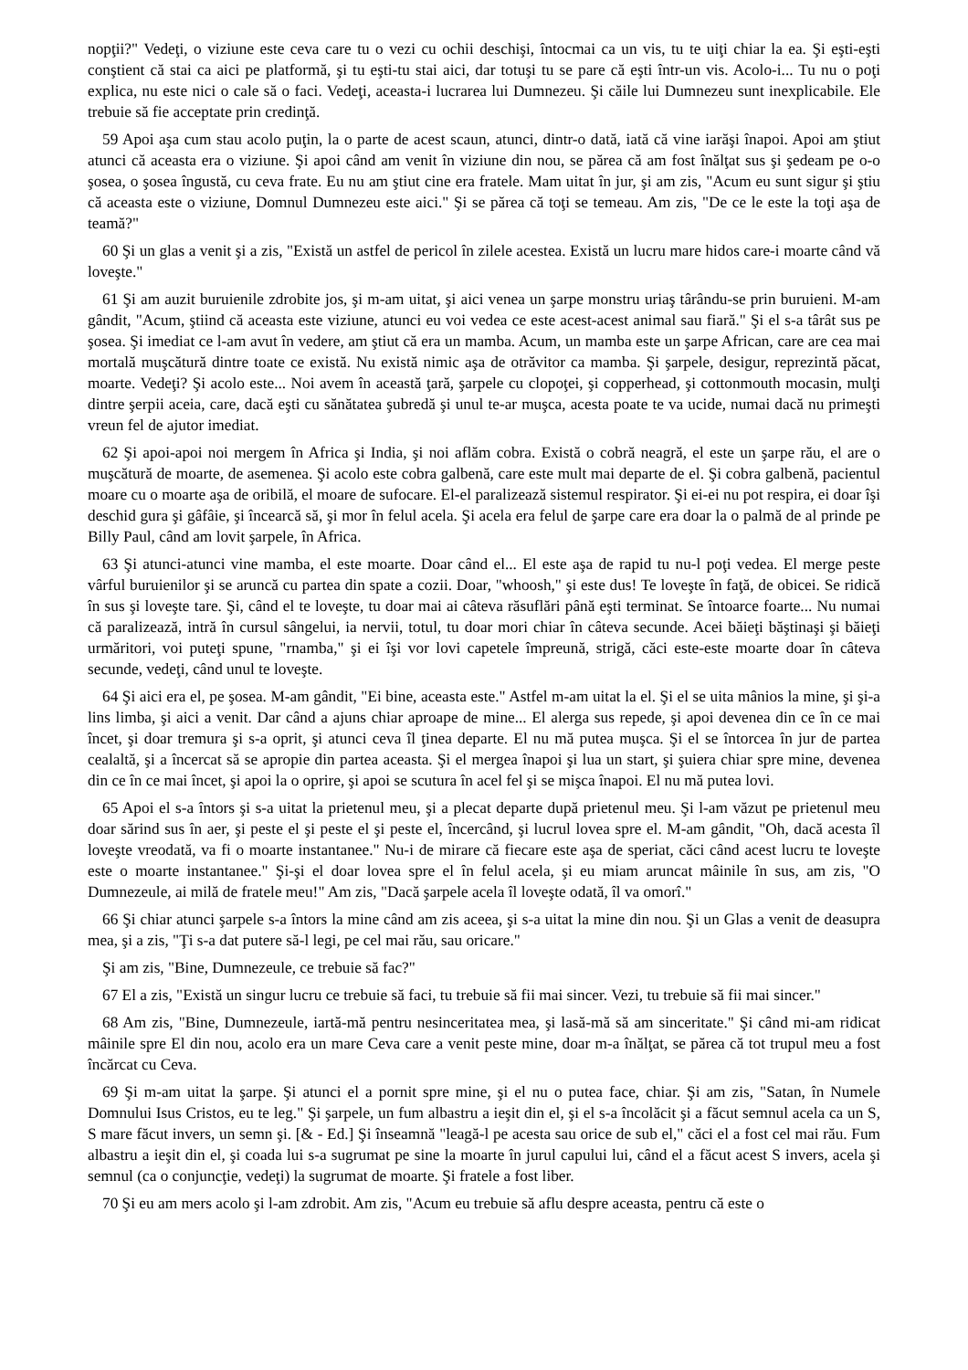nopţii?" Vedeţi, o viziune este ceva care tu o vezi cu ochii deschişi, întocmai ca un vis, tu te uiţi chiar la ea. Şi eşti-eşti conştient că stai ca aici pe platformă, şi tu eşti-tu stai aici, dar totuşi tu se pare că eşti într-un vis. Acolo-i... Tu nu o poţi explica, nu este nici o cale să o faci. Vedeţi, aceasta-i lucrarea lui Dumnezeu. Şi căile lui Dumnezeu sunt inexplicabile. Ele trebuie să fie acceptate prin credinţă.
59 Apoi aşa cum stau acolo puţin, la o parte de acest scaun, atunci, dintr-o dată, iată că vine iarăşi înapoi. Apoi am ştiut atunci că aceasta era o viziune. Şi apoi când am venit în viziune din nou, se părea că am fost înălţat sus şi şedeam pe o-o şosea, o şosea îngustă, cu ceva frate. Eu nu am ştiut cine era fratele. Mam uitat în jur, şi am zis, "Acum eu sunt sigur şi ştiu că aceasta este o viziune, Domnul Dumnezeu este aici." Şi se părea că toţi se temeau. Am zis, "De ce le este la toţi aşa de teamă?"
60 Şi un glas a venit şi a zis, "Există un astfel de pericol în zilele acestea. Există un lucru mare hidos care-i moarte când vă loveşte."
61 Şi am auzit buruienile zdrobite jos, şi m-am uitat, şi aici venea un şarpe monstru uriaş târându-se prin buruieni. M-am gândit, "Acum, ştiind că aceasta este viziune, atunci eu voi vedea ce este acest-acest animal sau fiară." Şi el s-a târât sus pe şosea. Şi imediat ce l-am avut în vedere, am ştiut că era un mamba. Acum, un mamba este un şarpe African, care are cea mai mortală muşcătură dintre toate ce există. Nu există nimic aşa de otrăvitor ca mamba. Şi şarpele, desigur, reprezintă păcat, moarte. Vedeţi? Şi acolo este... Noi avem în această ţară, şarpele cu clopoţei, şi copperhead, şi cottonmouth mocasin, mulţi dintre şerpii aceia, care, dacă eşti cu sănătatea şubredă şi unul te-ar muşca, acesta poate te va ucide, numai dacă nu primeşti vreun fel de ajutor imediat.
62 Şi apoi-apoi noi mergem în Africa şi India, şi noi aflăm cobra. Există o cobră neagră, el este un şarpe rău, el are o muşcătură de moarte, de asemenea. Şi acolo este cobra galbenă, care este mult mai departe de el. Şi cobra galbenă, pacientul moare cu o moarte aşa de oribilă, el moare de sufocare. El-el paralizează sistemul respirator. Şi ei-ei nu pot respira, ei doar îşi deschid gura şi gâfâie, şi încearcă să, şi mor în felul acela. Şi acela era felul de şarpe care era doar la o palmă de al prinde pe Billy Paul, când am lovit şarpele, în Africa.
63 Şi atunci-atunci vine mamba, el este moarte. Doar când el... El este aşa de rapid tu nu-l poţi vedea. El merge peste vârful buruienilor şi se aruncă cu partea din spate a cozii. Doar, "whoosh," şi este dus! Te loveşte în faţă, de obicei. Se ridică în sus şi loveşte tare. Şi, când el te loveşte, tu doar mai ai câteva răsuflări până eşti terminat. Se întoarce foarte... Nu numai că paralizează, intră în cursul sângelui, ia nervii, totul, tu doar mori chiar în câteva secunde. Acei băieţi băştinaşi şi băieţi urmăritori, voi puteţi spune, "rnamba," şi ei îşi vor lovi capetele împreună, strigă, căci este-este moarte doar în câteva secunde, vedeţi, când unul te loveşte.
64 Şi aici era el, pe şosea. M-am gândit, "Ei bine, aceasta este." Astfel m-am uitat la el. Şi el se uita mânios la mine, şi şi-a lins limba, şi aici a venit. Dar când a ajuns chiar aproape de mine... El alerga sus repede, şi apoi devenea din ce în ce mai încet, şi doar tremura şi s-a oprit, şi atunci ceva îl ţinea departe. El nu mă putea muşca. Şi el se întorcea în jur de partea cealaltă, şi a încercat să se apropie din partea aceasta. Şi el mergea înapoi şi lua un start, şi şuiera chiar spre mine, devenea din ce în ce mai încet, şi apoi la o oprire, şi apoi se scutura în acel fel şi se mişca înapoi. El nu mă putea lovi.
65 Apoi el s-a întors şi s-a uitat la prietenul meu, şi a plecat departe după prietenul meu. Şi l-am văzut pe prietenul meu doar sărind sus în aer, şi peste el şi peste el şi peste el, încercând, şi lucrul lovea spre el. M-am gândit, "Oh, dacă acesta îl loveşte vreodată, va fi o moarte instantanee." Nu-i de mirare că fiecare este aşa de speriat, căci când acest lucru te loveşte este o moarte instantanee." Şi-şi el doar lovea spre el în felul acela, şi eu miam aruncat mâinile în sus, am zis, "O Dumnezeule, ai milă de fratele meu!" Am zis, "Dacă şarpele acela îl loveşte odată, îl va omorî."
66 Şi chiar atunci şarpele s-a întors la mine când am zis aceea, şi s-a uitat la mine din nou. Şi un Glas a venit de deasupra mea, şi a zis, "Ţi s-a dat putere să-l legi, pe cel mai rău, sau oricare."
Şi am zis, "Bine, Dumnezeule, ce trebuie să fac?"
67 El a zis, "Există un singur lucru ce trebuie să faci, tu trebuie să fii mai sincer. Vezi, tu trebuie să fii mai sincer."
68 Am zis, "Bine, Dumnezeule, iartă-mă pentru nesinceritatea mea, şi lasă-mă să am sinceritate." Şi când mi-am ridicat mâinile spre El din nou, acolo era un mare Ceva care a venit peste mine, doar m-a înălţat, se părea că tot trupul meu a fost încărcat cu Ceva.
69 Şi m-am uitat la şarpe. Şi atunci el a pornit spre mine, şi el nu o putea face, chiar. Şi am zis, "Satan, în Numele Domnului Isus Cristos, eu te leg." Şi şarpele, un fum albastru a ieşit din el, şi el s-a încolăcit şi a făcut semnul acela ca un S, S mare făcut invers, un semn şi. [& - Ed.] Şi înseamnă "leagă-l pe acesta sau orice de sub el," căci el a fost cel mai rău. Fum albastru a ieşit din el, şi coada lui s-a sugrumat pe sine la moarte în jurul capului lui, când el a făcut acest S invers, acela şi semnul (ca o conjuncţie, vedeţi) la sugrumat de moarte. Şi fratele a fost liber.
70 Şi eu am mers acolo şi l-am zdrobit. Am zis, "Acum eu trebuie să aflu despre aceasta, pentru că este o